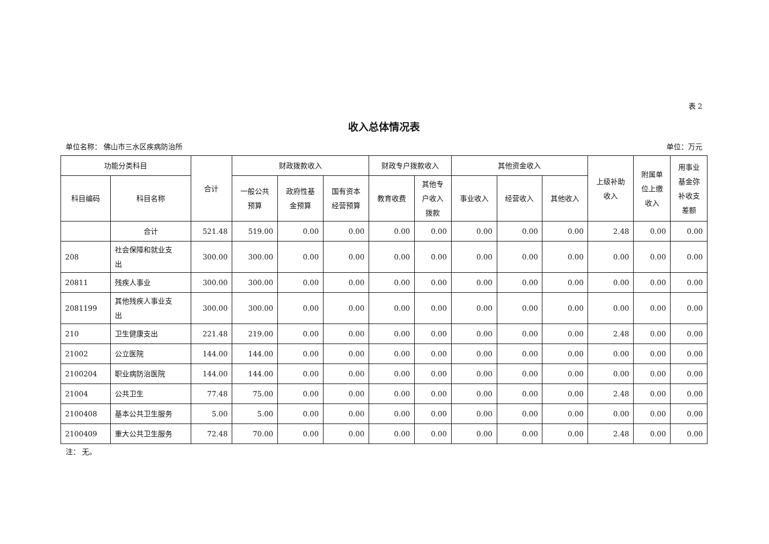表 2
收入总体情况表
单位名称： 佛山市三水区疾病防治所 单位：万元
| 功能分类科目 | | 合计 | 财政拨款收入 | | | 财政专户拨款收入 | | 其他资金收入 | | | 上级补助 收入 | 附属单 位上缴 收入 | 用事业 基金弥 补收支 差额 |
| --- | --- | --- | --- | --- | --- | --- | --- | --- | --- | --- | --- | --- | --- |
| 科目编码 | 科目名称 | | 一般公共 预算 | 政府性基 金预算 | 国有资本 经营预算 | 教育收费 | 其他专 户收入 拨款 | 事业收入 | 经营收入 | 其他收入 | | | |
| | 合计 | 521.48 | 519.00 | 0.00 | 0.00 | 0.00 | 0.00 | 0.00 | 0.00 | 0.00 | 2.48 | 0.00 | 0.00 |
| 208 | 社会保障和就业支 出 | 300.00 | 300.00 | 0.00 | 0.00 | 0.00 | 0.00 | 0.00 | 0.00 | 0.00 | 0.00 | 0.00 | 0.00 |
| 20811 | 残疾人事业 | 300.00 | 300.00 | 0.00 | 0.00 | 0.00 | 0.00 | 0.00 | 0.00 | 0.00 | 0.00 | 0.00 | 0.00 |
| 2081199 | 其他残疾人事业支 出 | 300.00 | 300.00 | 0.00 | 0.00 | 0.00 | 0.00 | 0.00 | 0.00 | 0.00 | 0.00 | 0.00 | 0.00 |
| 210 | 卫生健康支出 | 221.48 | 219.00 | 0.00 | 0.00 | 0.00 | 0.00 | 0.00 | 0.00 | 0.00 | 2.48 | 0.00 | 0.00 |
| 21002 | 公立医院 | 144.00 | 144.00 | 0.00 | 0.00 | 0.00 | 0.00 | 0.00 | 0.00 | 0.00 | 0.00 | 0.00 | 0.00 |
| 2100204 | 职业病防治医院 | 144.00 | 144.00 | 0.00 | 0.00 | 0.00 | 0.00 | 0.00 | 0.00 | 0.00 | 0.00 | 0.00 | 0.00 |
| 21004 | 公共卫生 | 77.48 | 75.00 | 0.00 | 0.00 | 0.00 | 0.00 | 0.00 | 0.00 | 0.00 | 2.48 | 0.00 | 0.00 |
| 2100408 | 基本公共卫生服务 | 5.00 | 5.00 | 0.00 | 0.00 | 0.00 | 0.00 | 0.00 | 0.00 | 0.00 | 0.00 | 0.00 | 0.00 |
| 2100409 | 重大公共卫生服务 | 72.48 | 70.00 | 0.00 | 0.00 | 0.00 | 0.00 | 0.00 | 0.00 | 0.00 | 2.48 | 0.00 | 0.00 |
注： 无。